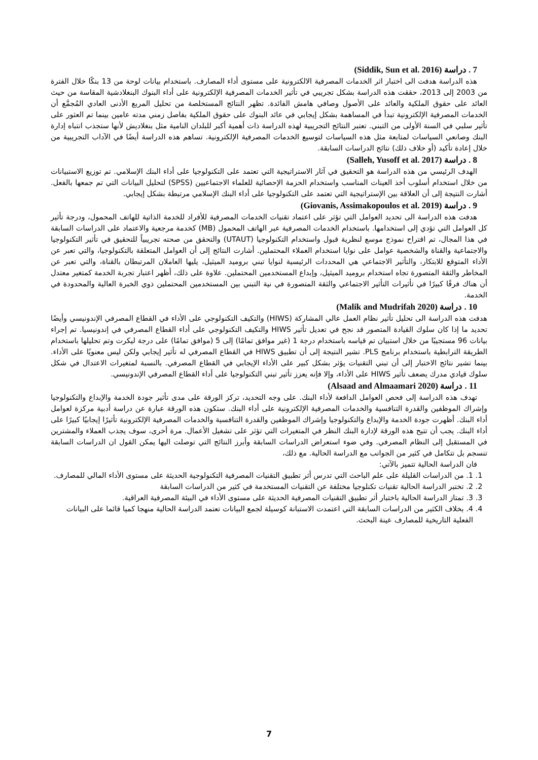7 . دراسة (Siddik, Sun et al. 2016)
هذه الدراسة هدفت الى اختبار اثر الخدمات المصرفية الالكترونية على مستوى أداء المصارف. باستخدام بيانات لوحة من 13 بنكًا خلال الفترة من 2003 إلى 2013، حققت هذه الدراسة بشكل تجريبي في تأثير الخدمات المصرفية الإلكترونية على أداء البنوك البنغلادشية المقاسة من حيث العائد على حقوق الملكية والعائد على الأصول وصافي هامش الفائدة. تظهر النتائج المستخلصة من تحليل المربع الأدنى العادي المُجمَّع أن الخدمات المصرفية الإلكترونية تبدأ في المساهمة بشكل إيجابي في عائد البنوك على حقوق الملكية بفاصل زمني مدته عامين بينما تم العثور على تأثير سلبي في السنة الأولى من التبني. تعتبر النتائج التجريبية لهذه الدراسة ذات أهمية أكبر للبلدان النامية مثل بنغلاديش لأنها ستجذب انتباه إدارة البنك وصانعي السياسات لمتابعة مثل هذه السياسات لتوسيع الخدمات المصرفية الإلكترونية. تساهم هذه الدراسة أيضًا في الآداب التجريبية من خلال إعادة تأكيد (أو خلاف ذلك) نتائج الدراسات السابقة.
8 . دراسة (Salleh, Yusoff et al. 2017)
الهدف الرئيسي من هذه الدراسة هو التحقيق في آثار الاستراتيجية التي تعتمد على التكنولوجيا على أداء البنك الإسلامي. تم توزيع الاستبيانات من خلال استخدام أسلوب أخذ العينات المناسب واستخدام الحزمة الإحصائية للعلماء الاجتماعيين (SPSS) لتحليل البيانات التي تم جمعها بالفعل. أشارت النتيجة إلى أن العلاقة بين الإستراتيجية التي تعتمد على التكنولوجيا على أداء البنك الإسلامي مرتبطة بشكل إيجابي.
9 . دراسة (Giovanis, Assimakopoulos et al. 2019)
هدفت هذه الدراسة الى تحديد العوامل التي تؤثر على اعتماد تقنيات الخدمات المصرفية للأفراد للخدمة الذاتية للهاتف المحمول، ودرجة تأثير كل العوامل التي تؤدي إلى استخدامها. باستخدام الخدمات المصرفية عبر الهاتف المحمول (MB) كخدمة مرجعية والاعتماد على الدراسات السابقة في هذا المجال، تم اقتراح نموذج موسع لنظرية قبول واستخدام التكنولوجيا (UTAUT) والتحقق من صحته تجريبياً للتحقيق في تأثير التكنولوجيا والاجتماعية والقناة والشخصية عوامل على نوايا استخدام العملاء المحتملين. أشارت النتائج إلى أن العوامل المتعلقة بالتكنولوجيا، والتي تعبر عن الأداء المتوقع للابتكار، والتأثير الاجتماعي هي المحددات الرئيسية لنوايا تبني بروميد الميثيل، يليها العاملان المرتبطان بالقناة، والتي تعبر عن المخاطر والثقة المتصورة تجاه استخدام بروميد الميثيل، وإبداع المستخدمين المحتملين. علاوة على ذلك، أظهر اعتبار تجربة الخدمة كمتغير معتدل أن هناك فرقًا كبيرًا في تأثيرات التأثير الاجتماعي والثقة المتصورة في نية التبني بين المستخدمين المحتملين ذوي الخبرة العالية والمحدودة في الخدمة.
10 . دراسة (Malik and Mudrifah 2020)
هدفت هذه الدراسة الى تحليل تأثير نظام العمل عالي المشاركة (HIWS) والتكيف التكنولوجي على الأداء في القطاع المصرفي الإندونيسي وأيضًا تحديد ما إذا كان سلوك القيادة المتصور قد نجح في تعديل تأثير HIWS والتكيف التكنولوجي على أداء القطاع المصرفي في إندونيسيا. تم إجراء بيانات 96 مستجيبًا من خلال استبيان تم قياسه باستخدام درجة 1 (غير موافق تمامًا) إلى 5 (موافق تمامًا) على درجة ليكرت وتم تحليلها باستخدام الطريقة الترابطية باستخدام برنامج PLS. تشير النتيجة إلى أن تطبيق HIWS في القطاع المصرفي له تأثير إيجابي ولكن ليس معنويًا على الأداء. بينما تشير نتائج الاختبار إلى أن تبني التقنيات يؤثر بشكل كبير على الأداء الإيجابي في القطاع المصرفي. بالنسبة لمتغيرات الاعتدال في شكل سلوك قيادي مدرك يضعف تأثير HIWS على الأداء، وإلا فإنه يعزز تأثير تبني التكنولوجيا على أداء القطاع المصرفي الإندونيسي.
11 . دراسة (Alsaad and Almaamari 2020)
تهدف هذه الدراسة إلى فحص العوامل الدافعة لأداء البنك. على وجه التحديد، تركز الورقة على مدى تأثير جودة الخدمة والإبداع والتكنولوجيا وإشراك الموظفين والقدرة التنافسية والخدمات المصرفية الإلكترونية على أداء البنك. ستكون هذه الورقة عبارة عن دراسة أدبية مركزة لعوامل أداء البنك. أظهرت جودة الخدمة والإبداع والتكنولوجيا وإشراك الموظفين والقدرة التنافسية والخدمات المصرفية الإلكترونية تأثيرًا إيجابيًا كبيرًا على أداء البنك. يجب أن تتيح هذه الورقة لإدارة البنك النظر في المتغيرات التي تؤثر على تشغيل الأعمال. مرة أخرى، سوف يجذب العملاء والمشترين في المستقبل إلى النظام المصرفي. وفي ضوء استعراض الدراسات السابقة وأبرز النتائج التي توصلت اليها يمكن القول ان الدراسات السابقة تنسجم بل تتكامل في كثير من الجوانب مع الدراسة الحالية. مع ذلك،
فان الدراسة الحالية تتميز بالآتي:
1. 1. من الدراسات القليلة على علم الباحث التي تدرس أثر تطبيق التقنيات المصرفية التكنولوجية الحديثة على مستوى الأداء المالي للمصارف.
2. 2. تختبر الدراسة الحالية تقنيات تكنلوجيا مختلفة عن التقنيات المستخدمة في كثير من الدراسات السابقة
3. 3. تمتاز الدراسة الحالية باختبار أثر تطبيق التقنيات المصرفية الحديثة على مستوى الأداء في البيئة المصرفية العراقية.
4. 4. بخلاف الكثير من الدراسات السابقة التي اعتمدت الاستبانة كوسيلة لجمع البيانات تعتمد الدراسة الحالية منهجا كميا قائما على البيانات الفعلية التاريخية للمصارف عينة البحث.
7